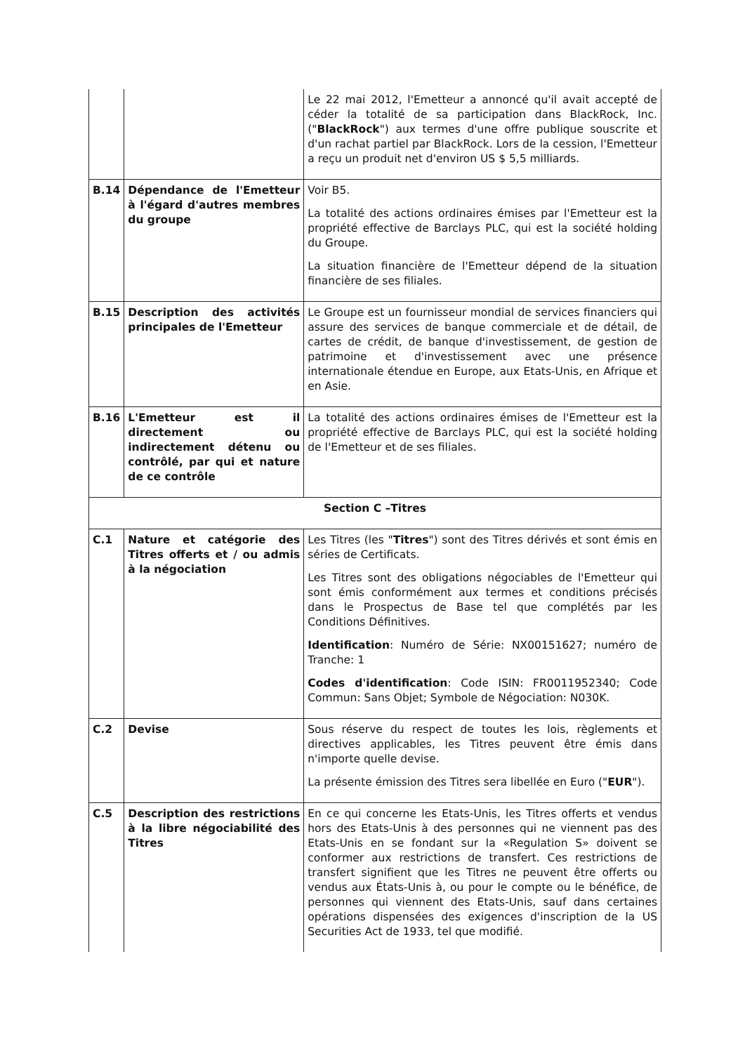| | | Le 22 mai 2012, l'Emetteur a annoncé qu'il avait accepté de céder la totalité de sa participation dans BlackRock, Inc. (" BlackRock ") aux termes d'une offre publique souscrite et d'un rachat partiel par BlackRock. Lors de la cession, l'Emetteur a reçu un produit net d'environ US $ 5,5 milliards. |
| B.14 | Dépendance de l'Emetteur à l'égard d'autres membres du groupe | Voir B5. La totalité des actions ordinaires émises par l'Emetteur est la propriété effective de Barclays PLC, qui est la société holding du Groupe. La situation financière de l'Emetteur dépend de la situation financière de ses filiales. |
| B.15 | Description des activités principales de l'Emetteur | Le Groupe est un fournisseur mondial de services financiers qui assure des services de banque commerciale et de détail, de cartes de crédit, de banque d'investissement, de gestion de patrimoine et d'investissement avec une présence internationale étendue en Europe, aux Etats-Unis, en Afrique et en Asie. |
| B.16 | L'Emetteur est il directement ou indirectement détenu ou contrôlé, par qui et nature de ce contrôle | La totalité des actions ordinaires émises de l'Emetteur est la propriété effective de Barclays PLC, qui est la société holding de l'Emetteur et de ses filiales. |
| Section C –Titres | | |
| C.1 | Nature et catégorie des Titres offerts et / ou admis à la négociation | Les Titres (les " Titres ") sont des Titres dérivés et sont émis en séries de Certificats. Les Titres sont des obligations négociables de l'Emetteur qui sont émis conformément aux termes et conditions précisés dans le Prospectus de Base tel que complétés par les Conditions Définitives. Identification : Numéro de Série: NX00151627; numéro de Tranche: 1 Codes d'identification : Code ISIN: FR0011952340; Code Commun: Sans Objet; Symbole de Négociation: N030K. |
| C.2 | Devise | Sous réserve du respect de toutes les lois, règlements et directives applicables, les Titres peuvent être émis dans n'importe quelle devise. La présente émission des Titres sera libellée en Euro (" EUR "). |
| C.5 | Description des restrictions à la libre négociabilité des Titres | En ce qui concerne les Etats-Unis, les Titres offerts et vendus hors des Etats-Unis à des personnes qui ne viennent pas des Etats-Unis en se fondant sur la «Regulation S» doivent se conformer aux restrictions de transfert. Ces restrictions de transfert signifient que les Titres ne peuvent être offerts ou vendus aux États-Unis à, ou pour le compte ou le bénéfice, de personnes qui viennent des Etats-Unis, sauf dans certaines opérations dispensées des exigences d'inscription de la US Securities Act de 1933, tel que modifié. |